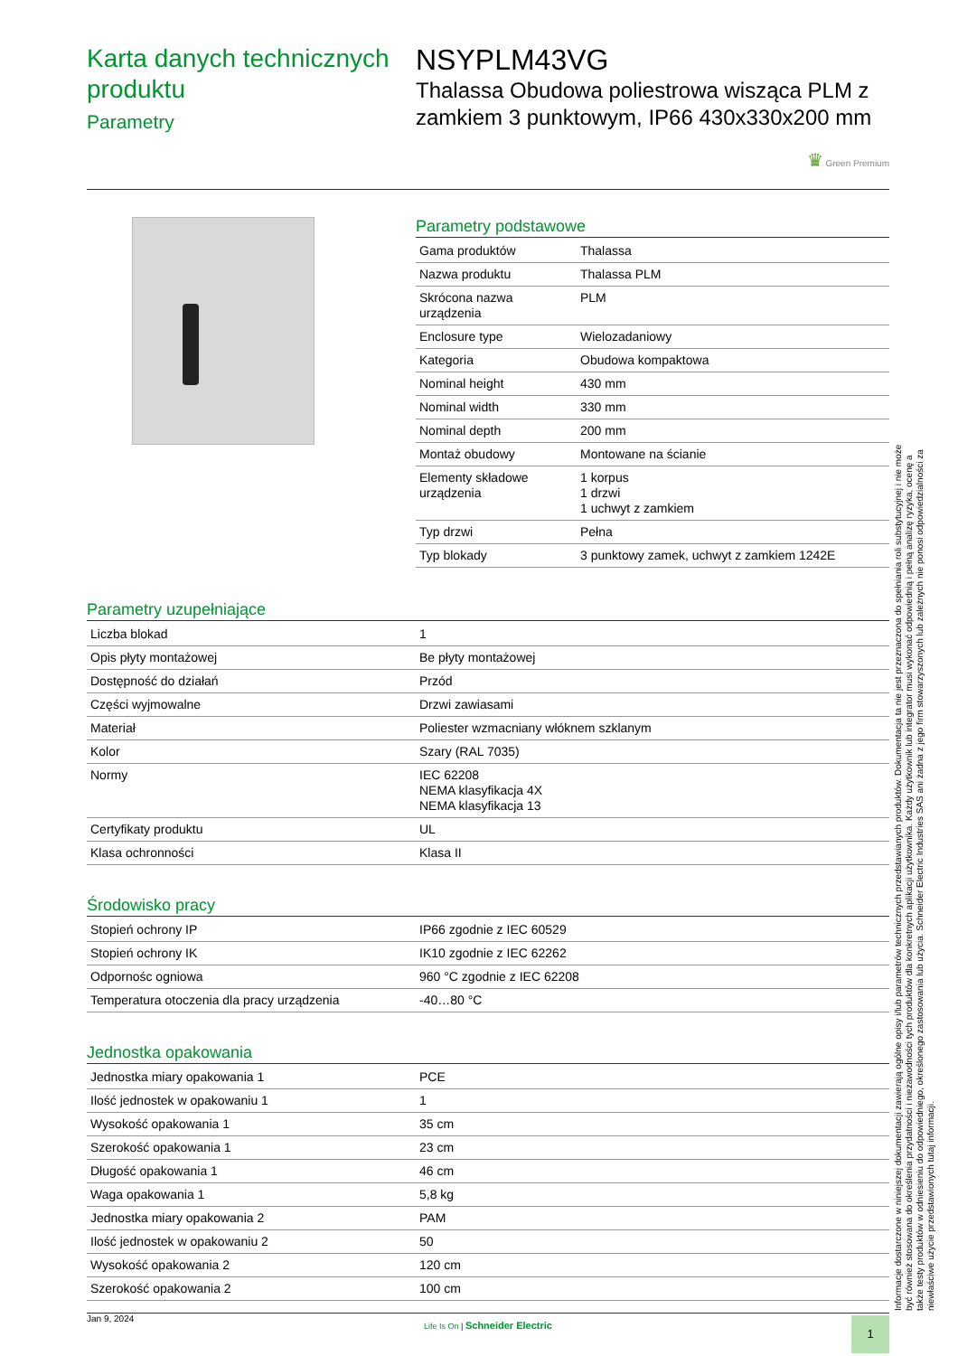Karta danych technicznych produktu
Parametry
NSYPLM43VG
Thalassa Obudowa poliestrowa wisząca PLM z zamkiem 3 punktowym, IP66 430x330x200 mm
♛ Green Premium
Parametry podstawowe
| Gama produktów | Thalassa |
| Nazwa produktu | Thalassa PLM |
| Skrócona nazwa urządzenia | PLM |
| Enclosure type | Wielozadaniowy |
| Kategoria | Obudowa kompaktowa |
| Nominal height | 430 mm |
| Nominal width | 330 mm |
| Nominal depth | 200 mm |
| Montaż obudowy | Montowane na ścianie |
| Elementy składowe urządzenia | 1 korpus 1 drzwi 1 uchwyt z zamkiem |
| Typ drzwi | Pełna |
| Typ blokady | 3 punktowy zamek, uchwyt z zamkiem 1242E |
Parametry uzupełniające
| Liczba blokad | 1 |
| Opis płyty montażowej | Be płyty montażowej |
| Dostępność do działań | Przód |
| Części wyjmowalne | Drzwi zawiasami |
| Materiał | Poliester wzmacniany włóknem szklanym |
| Kolor | Szary (RAL 7035) |
| Normy | IEC 62208 NEMA klasyfikacja 4X NEMA klasyfikacja 13 |
| Certyfikaty produktu | UL |
| Klasa ochronności | Klasa II |
Środowisko pracy
| Stopień ochrony IP | IP66 zgodnie z IEC 60529 |
| Stopień ochrony IK | IK10 zgodnie z IEC 62262 |
| Odpornośc ogniowa | 960 °C zgodnie z IEC 62208 |
| Temperatura otoczenia dla pracy urządzenia | -40…80 °C |
Jednostka opakowania
| Jednostka miary opakowania 1 | PCE |
| Ilość jednostek w opakowaniu 1 | 1 |
| Wysokość opakowania 1 | 35 cm |
| Szerokość opakowania 1 | 23 cm |
| Długość opakowania 1 | 46 cm |
| Waga opakowania 1 | 5,8 kg |
| Jednostka miary opakowania 2 | PAM |
| Ilość jednostek w opakowaniu 2 | 50 |
| Wysokość opakowania 2 | 120 cm |
| Szerokość opakowania 2 | 100 cm |
Informacje dostarczone w niniejszej dokumentacji zawierają ogólne opisy i/lub parametrów technicznych przedstawianych produktów. Dokumentacja ta nie jest przeznaczona do spełniania roli substytucyjnej i nie może być również stosowana do określenia przydatności i niezawodności tych produktów dla konkretnych aplikacji użytkownika. Każdy użytkownik lub integrator musi wykonać odpowiednią i pełną analizę ryzyka, ocenę a także testy produktów w odniesieniu do odpowiedniego, określonego zastosowania lub użycia. Schneider Electric Industries SAS ani żadna z jego firm stowarzyszonych lub zależnych nie ponosi odpowiedzialności za niewłaściwe użycie przedstawionych tutaj informacji.
Jan 9, 2024
Life Is On | Schneider Electric
1